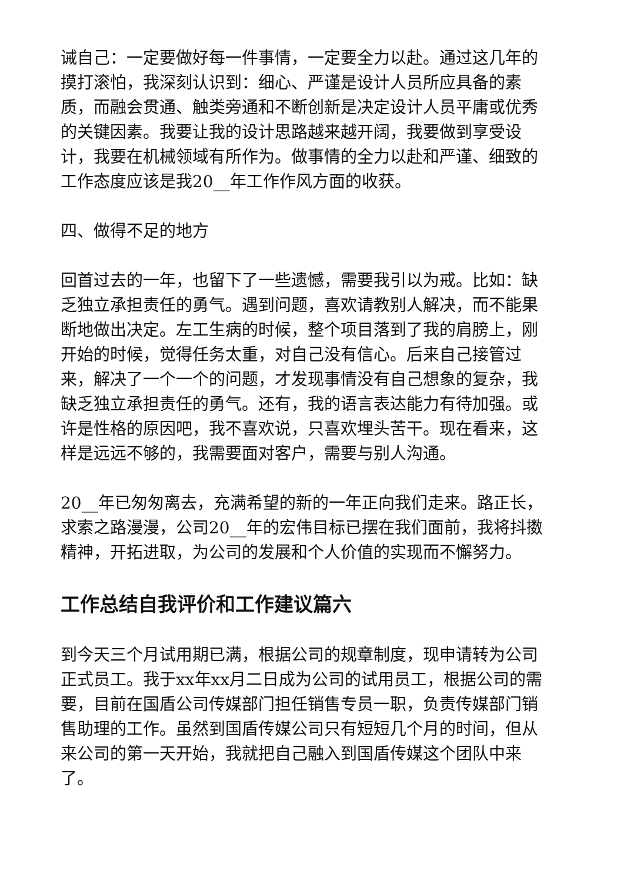诫自己：一定要做好每一件事情，一定要全力以赴。通过这几年的摸打滚怕，我深刻认识到：细心、严谨是设计人员所应具备的素质，而融会贯通、触类旁通和不断创新是决定设计人员平庸或优秀的关键因素。我要让我的设计思路越来越开阔，我要做到享受设计，我要在机械领域有所作为。做事情的全力以赴和严谨、细致的工作态度应该是我20__年工作作风方面的收获。
四、做得不足的地方
回首过去的一年，也留下了一些遗憾，需要我引以为戒。比如：缺乏独立承担责任的勇气。遇到问题，喜欢请教别人解决，而不能果断地做出决定。左工生病的时候，整个项目落到了我的肩膀上，刚开始的时候，觉得任务太重，对自己没有信心。后来自己接管过来，解决了一个一个的问题，才发现事情没有自己想象的复杂，我缺乏独立承担责任的勇气。还有，我的语言表达能力有待加强。或许是性格的原因吧，我不喜欢说，只喜欢埋头苦干。现在看来，这样是远远不够的，我需要面对客户，需要与别人沟通。
20__年已匆匆离去，充满希望的新的一年正向我们走来。路正长，求索之路漫漫，公司20__年的宏伟目标已摆在我们面前，我将抖擞精神，开拓进取，为公司的发展和个人价值的实现而不懈努力。
工作总结自我评价和工作建议篇六
到今天三个月试用期已满，根据公司的规章制度，现申请转为公司正式员工。我于xx年xx月二日成为公司的试用员工，根据公司的需要，目前在国盾公司传媒部门担任销售专员一职，负责传媒部门销售助理的工作。虽然到国盾传媒公司只有短短几个月的时间，但从来公司的第一天开始，我就把自己融入到国盾传媒这个团队中来了。